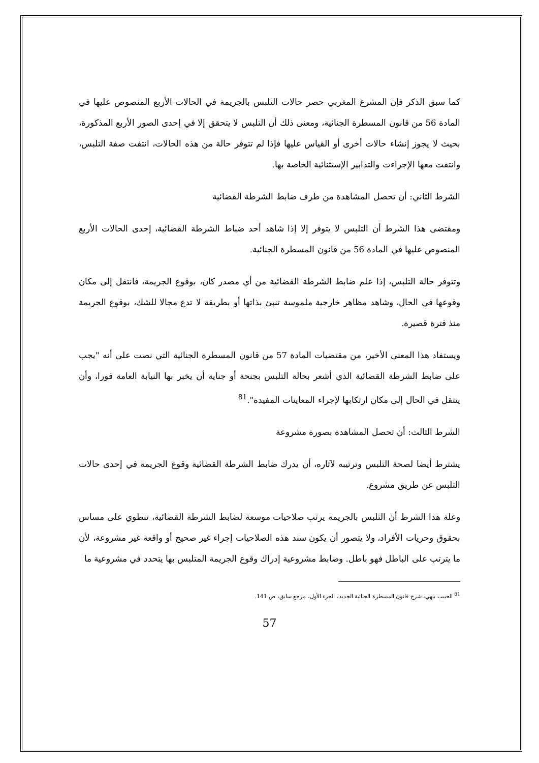كما سبق الذكر فإن المشرع المغربي حصر حالات التلبس بالجريمة في الحالات الأربع المنصوص عليها في المادة 56 من قانون المسطرة الجنائية، ومعنى ذلك أن التلبس لا يتحقق إلا في إحدى الصور الأربع المذكورة، بحيث لا يجوز إنشاء حالات أخرى أو القياس عليها فإذا لم تتوفر حالة من هذه الحالات، انتفت صفة التلبس، وانتفت معها الإجراءت والتدابير الإستثنائية الخاصة بها.
الشرط الثاني: أن تحصل المشاهدة من طرف ضابط الشرطة القضائية
ومقتضى هذا الشرط أن التلبس لا يتوفر إلا إذا شاهد أحد ضباط الشرطة القضائية، إحدى الحالات الأربع المنصوص عليها في المادة 56 من قانون المسطرة الجنائية.
وتتوفر حالة التلبس، إذا علم ضابط الشرطة القضائية من أي مصدر كان، بوقوع الجريمة، فانتقل إلى مكان وقوعها في الحال، وشاهد مظاهر خارجية ملموسة تنبئ بذاتها أو بطريقة لا تدع مجالا للشك، بوقوع الجريمة منذ فترة قصيرة.
ويستفاد هذا المعنى الأخير، من مقتضيات المادة 57 من قانون المسطرة الجنائية التي نصت على أنه "يجب على ضابط الشرطة القضائية الذي أشعر بحالة التلبس بجنحة أو جناية أن يخبر بها النيابة العامة فورا، وأن ينتقل في الحال إلى مكان ارتكابها لإجراء المعاينات المفيدة".<sup>81</sup>
الشرط الثالث: أن تحصل المشاهدة بصورة مشروعة
يشترط أيضا لصحة التلبس وترتيبه لآثاره، أن يدرك ضابط الشرطة القضائية وقوع الجريمة في إحدى حالات التلبس عن طريق مشروع.
وعلة هذا الشرط أن التلبس بالجريمة يرتب صلاحيات موسعة لضابط الشرطة القضائية، تنطوي على مساس بحقوق وحريات الأفراد، ولا يتصور أن يكون سند هذه الصلاحيات إجراء غير صحيح أو واقعة غير مشروعة، لأن ما يترتب على الباطل فهو باطل. وضابط مشروعية إدراك وقوع الجريمة المتلبس بها يتحدد في مشروعية ما
<sup>81</sup> الحبيب بيهي، شرح قانون المسطرة الجنائية الجديد، الجزء الأول، مرجع سابق، ص 141.
57